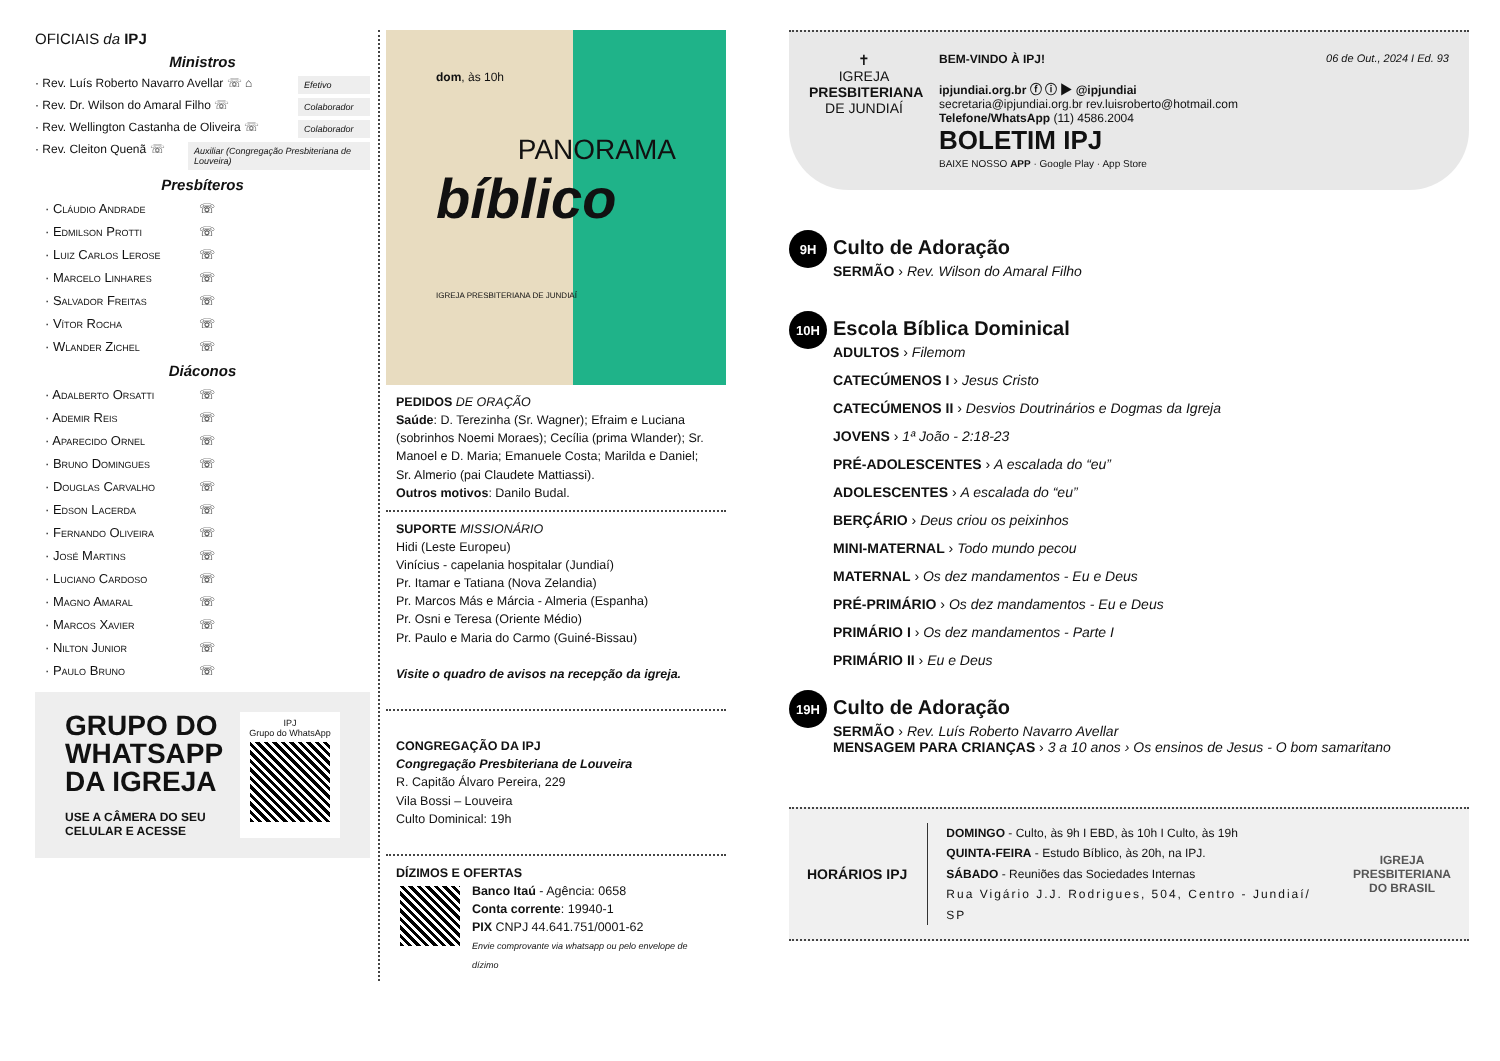OFICIAIS da IPJ
Ministros
· Rev. Luís Roberto Navarro Avellar ☏ ⌂ Efetivo
· Rev. Dr. Wilson do Amaral Filho ☏ Colaborador
· Rev. Wellington Castanha de Oliveira ☏ Colaborador
· Rev. Cleiton Quenã ☏ Auxiliar (Congregação Presbiteriana de Louveira)
Presbíteros
· Cláudio Andrade ☏
· Edmilson Protti ☏
· Luiz Carlos Lerose ☏
· Marcelo Linhares ☏
· Salvador Freitas ☏
· Vítor Rocha ☏
· Wlander Zichel ☏
Diáconos
· Adalberto Orsatti ☏
· Ademir Reis ☏
· Aparecido Ornel ☏
· Bruno Domingues ☏
· Douglas Carvalho ☏
· Edson Lacerda ☏
· Fernando Oliveira ☏
· José Martins ☏
· Luciano Cardoso ☏
· Magno Amaral ☏
· Marcos Xavier ☏
· Nilton Junior ☏
· Paulo Bruno ☏
GRUPO DO
WHATSAPP
DA IGREJA
USE A CÂMERA DO SEU
CELULAR E ACESSE
IPJ
Grupo do WhatsApp
dom, às 10h
PANORAMA
bíblico
IGREJA PRESBITERIANA DE JUNDIAÍ
PEDIDOS DE ORAÇÃO
Saúde: D. Terezinha (Sr. Wagner); Efraim e Luciana (sobrinhos Noemi Moraes); Cecília (prima Wlander); Sr. Manoel e D. Maria; Emanuele Costa; Marilda e Daniel; Sr. Almerio (pai Claudete Mattiassi).
Outros motivos: Danilo Budal.
SUPORTE MISSIONÁRIO
Hidi (Leste Europeu)
Vinícius - capelania hospitalar (Jundiaí)
Pr. Itamar e Tatiana (Nova Zelandia)
Pr. Marcos Más e Márcia - Almeria (Espanha)
Pr. Osni e Teresa (Oriente Médio)
Pr. Paulo e Maria do Carmo (Guiné-Bissau)
Visite o quadro de avisos na recepção da igreja.
CONGREGAÇÃO DA IPJ
Congregação Presbiteriana de Louveira
R. Capitão Álvaro Pereira, 229
Vila Bossi – Louveira
Culto Dominical: 19h
DÍZIMOS E OFERTAS
Banco Itaú - Agência: 0658
Conta corrente: 19940-1
PIX CNPJ 44.641.751/0001-62
Envie comprovante via whatsapp ou pelo envelope de dízimo
✝
IGREJA
PRESBITERIANA
DE JUNDIAÍ
BEM-VINDO À IPJ! 06 de Out., 2024 I Ed. 93
ipjundiai.org.br ⓕ ⓘ ▶ @ipjundiai
secretaria@ipjundiai.org.br rev.luisroberto@hotmail.com
Telefone/WhatsApp (11) 4586.2004
BOLETIM IPJ
BAIXE NOSSO APP · Google Play · App Store
9H
Culto de Adoração
SERMÃO › Rev. Wilson do Amaral Filho
10H
Escola Bíblica Dominical
ADULTOS › Filemom
CATECÚMENOS I › Jesus Cristo
CATECÚMENOS II › Desvios Doutrinários e Dogmas da Igreja
JOVENS › 1ª João - 2:18-23
PRÉ-ADOLESCENTES › A escalada do “eu”
ADOLESCENTES › A escalada do “eu”
BERÇÁRIO › Deus criou os peixinhos
MINI-MATERNAL › Todo mundo pecou
MATERNAL › Os dez mandamentos - Eu e Deus
PRÉ-PRIMÁRIO › Os dez mandamentos - Eu e Deus
PRIMÁRIO I › Os dez mandamentos - Parte I
PRIMÁRIO II › Eu e Deus
19H
Culto de Adoração
SERMÃO › Rev. Luís Roberto Navarro Avellar
MENSAGEM PARA CRIANÇAS › 3 a 10 anos › Os ensinos de Jesus - O bom samaritano
HORÁRIOS IPJ
DOMINGO - Culto, às 9h I EBD, às 10h I Culto, às 19h
QUINTA-FEIRA - Estudo Bíblico, às 20h, na IPJ.
SÁBADO - Reuniões das Sociedades Internas
Rua Vigário J.J. Rodrigues, 504, Centro - Jundiaí/ SP
IGREJA
PRESBITERIANA
DO BRASIL